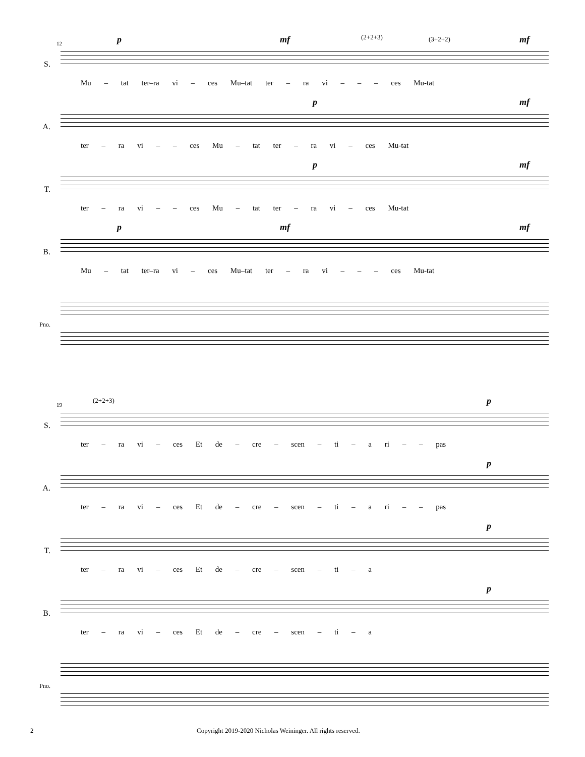12
S.
p mf mf (2+2+3) (3+2+2)
Mu – tat ter–ra vi – ces Mu–tat ter – ra vi – – – ces Mu-tat
A.
p mf
ter – ra vi – – ces Mu – tat ter – ra vi – ces Mu-tat
T.
p mf
ter – ra vi – – ces Mu – tat ter – ra vi – ces Mu-tat
B.
p mf mf
Mu – tat ter–ra vi – ces Mu–tat ter – ra vi – – – ces Mu-tat
Pno.
19
S.
(2+2+3) p
ter – ra vi – ces Et de – cre – scen – ti – a ri – – pas
A.
p
ter – ra vi – ces Et de – cre – scen – ti – a ri – – pas
T.
p
ter – ra vi – ces Et de – cre – scen – ti – a
B.
p
ter – ra vi – ces Et de – cre – scen – ti – a
Pno.
2 Copyright 2019-2020 Nicholas Weininger. All rights reserved.